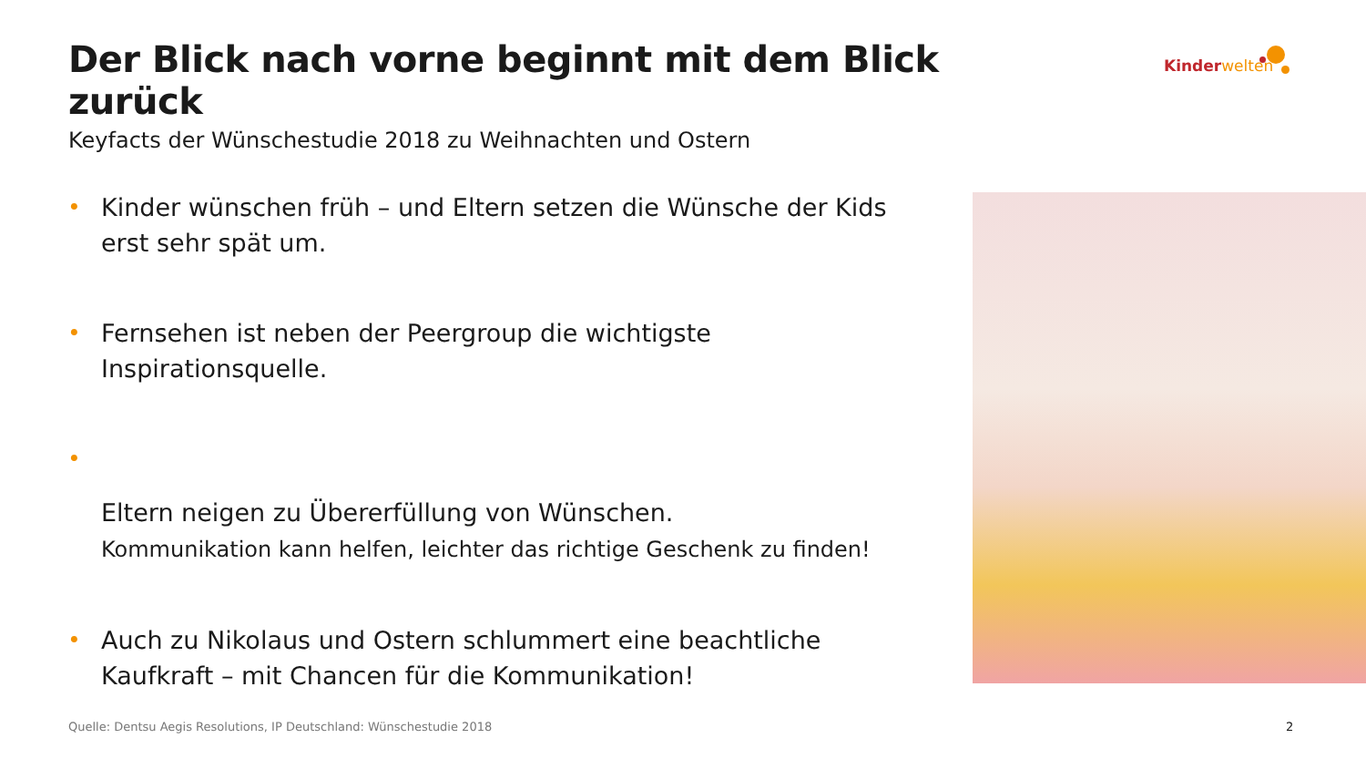Der Blick nach vorne beginnt mit dem Blick zurück
Keyfacts der Wünschestudie 2018 zu Weihnachten und Ostern
Kinderwelten
• Kinder wünschen früh – und Eltern setzen die Wünsche der Kids erst sehr spät um.
• Fernsehen ist neben der Peergroup die wichtigste Inspirationsquelle.
•
Eltern neigen zu Übererfüllung von Wünschen.
Kommunikation kann helfen, leichter das richtige Geschenk zu finden!
• Auch zu Nikolaus und Ostern schlummert eine beachtliche Kaufkraft – mit Chancen für die Kommunikation!
Quelle: Dentsu Aegis Resolutions, IP Deutschland: Wünschestudie 2018
2